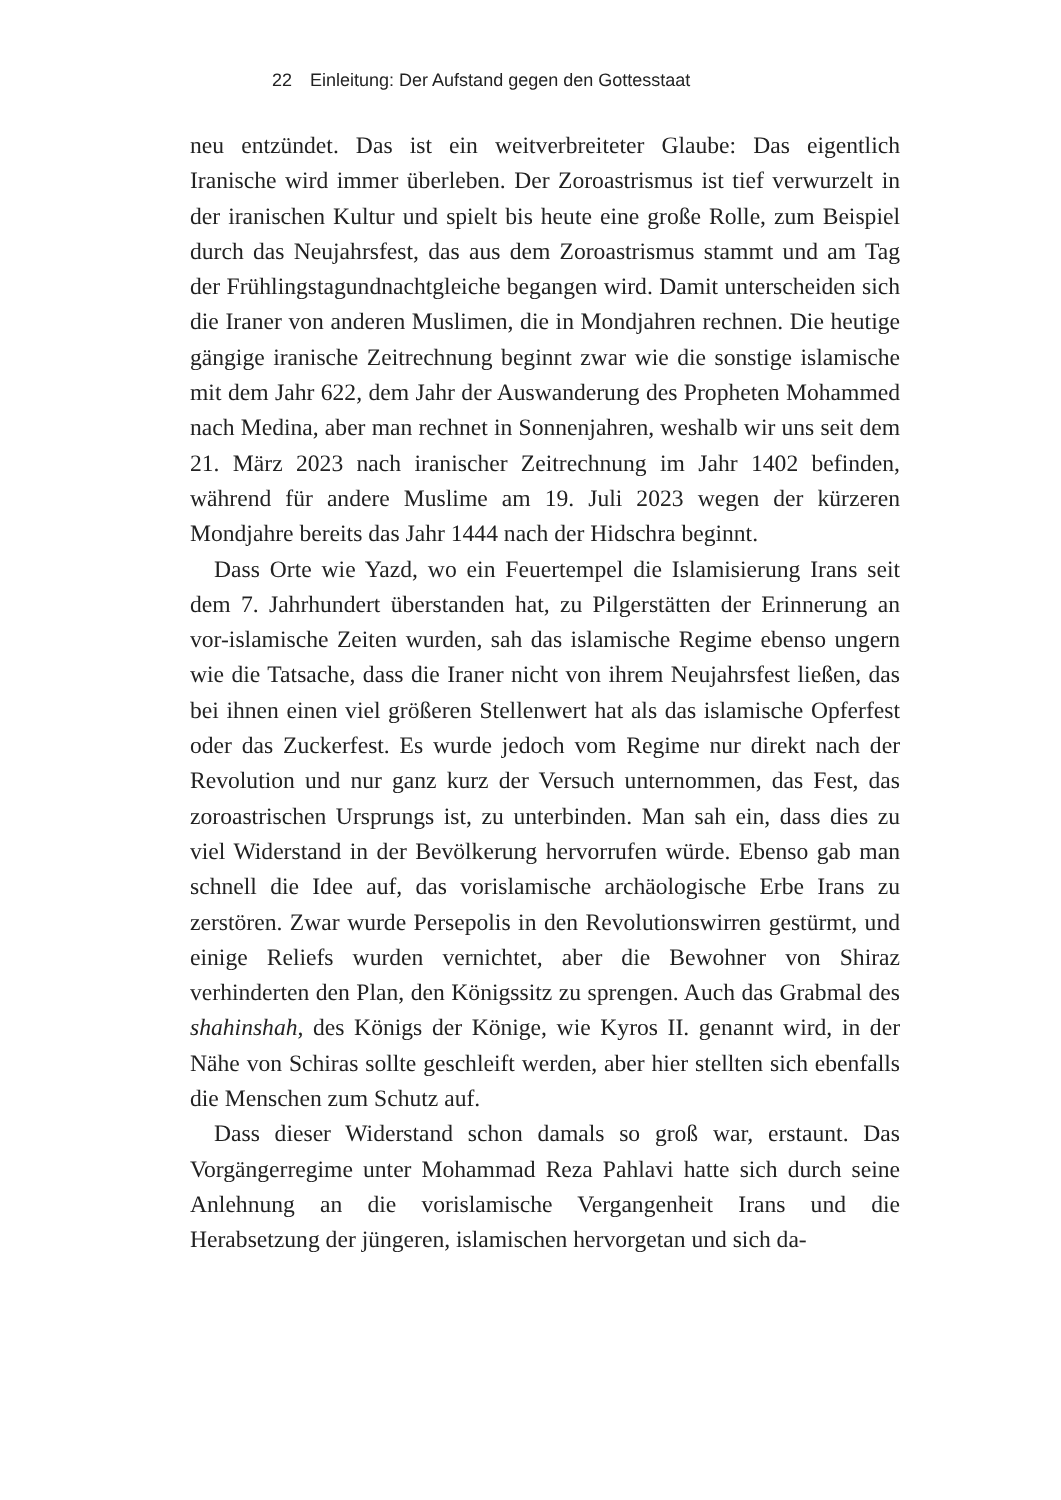22 Einleitung: Der Aufstand gegen den Gottesstaat
neu entzündet. Das ist ein weitverbreiteter Glaube: Das eigentlich Iranische wird immer überleben. Der Zoroastrismus ist tief verwurzelt in der iranischen Kultur und spielt bis heute eine große Rolle, zum Beispiel durch das Neujahrsfest, das aus dem Zoroastrismus stammt und am Tag der Frühlingstagundnachtgleiche begangen wird. Damit unterscheiden sich die Iraner von anderen Muslimen, die in Mondjahren rechnen. Die heutige gängige iranische Zeitrechnung beginnt zwar wie die sonstige islamische mit dem Jahr 622, dem Jahr der Auswanderung des Propheten Mohammed nach Medina, aber man rechnet in Sonnenjahren, weshalb wir uns seit dem 21. März 2023 nach iranischer Zeitrechnung im Jahr 1402 befinden, während für andere Muslime am 19. Juli 2023 wegen der kürzeren Mondjahre bereits das Jahr 1444 nach der Hidschra beginnt.
Dass Orte wie Yazd, wo ein Feuertempel die Islamisierung Irans seit dem 7. Jahrhundert überstanden hat, zu Pilgerstätten der Erinnerung an vor-islamische Zeiten wurden, sah das islamische Regime ebenso ungern wie die Tatsache, dass die Iraner nicht von ihrem Neujahrsfest ließen, das bei ihnen einen viel größeren Stellenwert hat als das islamische Opferfest oder das Zuckerfest. Es wurde jedoch vom Regime nur direkt nach der Revolution und nur ganz kurz der Versuch unternommen, das Fest, das zoroastrischen Ursprungs ist, zu unterbinden. Man sah ein, dass dies zu viel Widerstand in der Bevölkerung hervorrufen würde. Ebenso gab man schnell die Idee auf, das vorislamische archäologische Erbe Irans zu zerstören. Zwar wurde Persepolis in den Revolutionswirren gestürmt, und einige Reliefs wurden vernichtet, aber die Bewohner von Shiraz verhinderten den Plan, den Königssitz zu sprengen. Auch das Grabmal des shahinshah, des Königs der Könige, wie Kyros II. genannt wird, in der Nähe von Schiras sollte geschleift werden, aber hier stellten sich ebenfalls die Menschen zum Schutz auf.
Dass dieser Widerstand schon damals so groß war, erstaunt. Das Vorgängerregime unter Mohammad Reza Pahlavi hatte sich durch seine Anlehnung an die vorislamische Vergangenheit Irans und die Herabsetzung der jüngeren, islamischen hervorgetan und sich da-